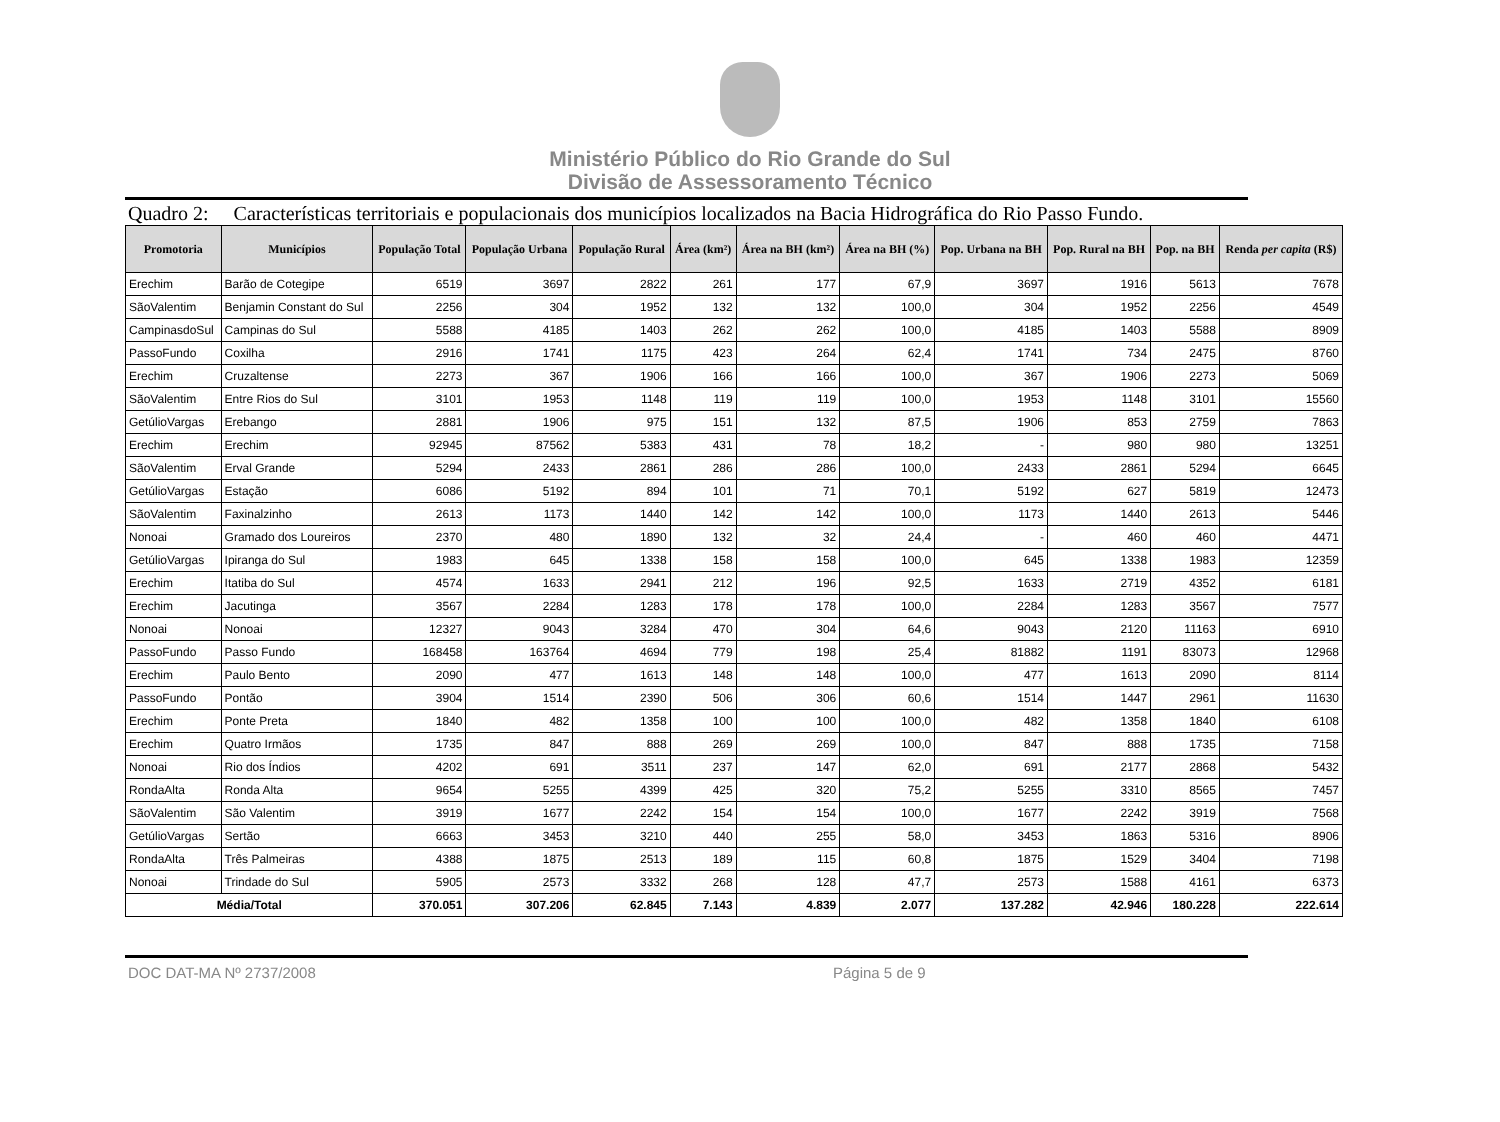Ministério Público do Rio Grande do Sul
Divisão de Assessoramento Técnico
Quadro 2: Características territoriais e populacionais dos municípios localizados na Bacia Hidrográfica do Rio Passo Fundo.
| Promotoria | Municípios | População Total | População Urbana | População Rural | Área (km²) | Área na BH (km²) | Área na BH (%) | Pop. Urbana na BH | Pop. Rural na BH | Pop. na BH | Renda per capita (R$) |
| --- | --- | --- | --- | --- | --- | --- | --- | --- | --- | --- | --- |
| Erechim | Barão de Cotegipe | 6519 | 3697 | 2822 | 261 | 177 | 67,9 | 3697 | 1916 | 5613 | 7678 |
| SãoValentim | Benjamin Constant do Sul | 2256 | 304 | 1952 | 132 | 132 | 100,0 | 304 | 1952 | 2256 | 4549 |
| CampinasdoSul | Campinas do Sul | 5588 | 4185 | 1403 | 262 | 262 | 100,0 | 4185 | 1403 | 5588 | 8909 |
| PassoFundo | Coxilha | 2916 | 1741 | 1175 | 423 | 264 | 62,4 | 1741 | 734 | 2475 | 8760 |
| Erechim | Cruzaltense | 2273 | 367 | 1906 | 166 | 166 | 100,0 | 367 | 1906 | 2273 | 5069 |
| SãoValentim | Entre Rios do Sul | 3101 | 1953 | 1148 | 119 | 119 | 100,0 | 1953 | 1148 | 3101 | 15560 |
| GetúlioVargas | Erebango | 2881 | 1906 | 975 | 151 | 132 | 87,5 | 1906 | 853 | 2759 | 7863 |
| Erechim | Erechim | 92945 | 87562 | 5383 | 431 | 78 | 18,2 | - | 980 | 980 | 13251 |
| SãoValentim | Erval Grande | 5294 | 2433 | 2861 | 286 | 286 | 100,0 | 2433 | 2861 | 5294 | 6645 |
| GetúlioVargas | Estação | 6086 | 5192 | 894 | 101 | 71 | 70,1 | 5192 | 627 | 5819 | 12473 |
| SãoValentim | Faxinalzinho | 2613 | 1173 | 1440 | 142 | 142 | 100,0 | 1173 | 1440 | 2613 | 5446 |
| Nonoai | Gramado dos Loureiros | 2370 | 480 | 1890 | 132 | 32 | 24,4 | - | 460 | 460 | 4471 |
| GetúlioVargas | Ipiranga do Sul | 1983 | 645 | 1338 | 158 | 158 | 100,0 | 645 | 1338 | 1983 | 12359 |
| Erechim | Itatiba do Sul | 4574 | 1633 | 2941 | 212 | 196 | 92,5 | 1633 | 2719 | 4352 | 6181 |
| Erechim | Jacutinga | 3567 | 2284 | 1283 | 178 | 178 | 100,0 | 2284 | 1283 | 3567 | 7577 |
| Nonoai | Nonoai | 12327 | 9043 | 3284 | 470 | 304 | 64,6 | 9043 | 2120 | 11163 | 6910 |
| PassoFundo | Passo Fundo | 168458 | 163764 | 4694 | 779 | 198 | 25,4 | 81882 | 1191 | 83073 | 12968 |
| Erechim | Paulo Bento | 2090 | 477 | 1613 | 148 | 148 | 100,0 | 477 | 1613 | 2090 | 8114 |
| PassoFundo | Pontão | 3904 | 1514 | 2390 | 506 | 306 | 60,6 | 1514 | 1447 | 2961 | 11630 |
| Erechim | Ponte Preta | 1840 | 482 | 1358 | 100 | 100 | 100,0 | 482 | 1358 | 1840 | 6108 |
| Erechim | Quatro Irmãos | 1735 | 847 | 888 | 269 | 269 | 100,0 | 847 | 888 | 1735 | 7158 |
| Nonoai | Rio dos Índios | 4202 | 691 | 3511 | 237 | 147 | 62,0 | 691 | 2177 | 2868 | 5432 |
| RondaAlta | Ronda Alta | 9654 | 5255 | 4399 | 425 | 320 | 75,2 | 5255 | 3310 | 8565 | 7457 |
| SãoValentim | São Valentim | 3919 | 1677 | 2242 | 154 | 154 | 100,0 | 1677 | 2242 | 3919 | 7568 |
| GetúlioVargas | Sertão | 6663 | 3453 | 3210 | 440 | 255 | 58,0 | 3453 | 1863 | 5316 | 8906 |
| RondaAlta | Três Palmeiras | 4388 | 1875 | 2513 | 189 | 115 | 60,8 | 1875 | 1529 | 3404 | 7198 |
| Nonoai | Trindade do Sul | 5905 | 2573 | 3332 | 268 | 128 | 47,7 | 2573 | 1588 | 4161 | 6373 |
| Média/Total | | 370.051 | 307.206 | 62.845 | 7.143 | 4.839 | 2.077 | 137.282 | 42.946 | 180.228 | 222.614 |
DOC DAT-MA Nº 2737/2008 Página 5 de 9